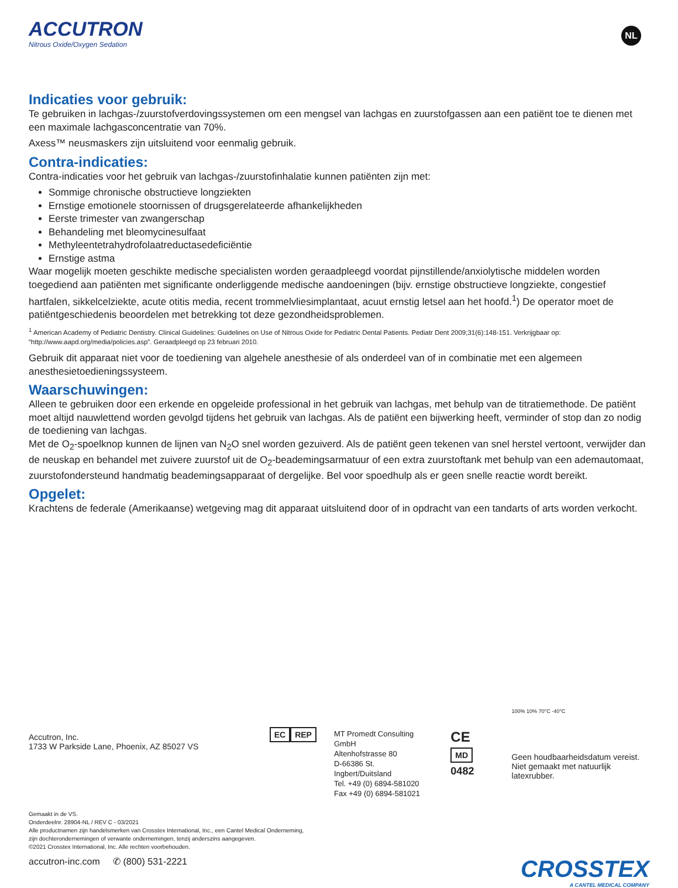ACCUTRON
Nitrous Oxide/Oxygen Sedation
NL
Indicaties voor gebruik:
Te gebruiken in lachgas-/zuurstofverdovingssystemen om een mengsel van lachgas en zuurstofgassen aan een patiënt toe te dienen met een maximale lachgasconcentratie van 70%.
Axess™ neusmaskers zijn uitsluitend voor eenmalig gebruik.
Contra-indicaties:
Contra-indicaties voor het gebruik van lachgas-/zuurstofinhalatie kunnen patiënten zijn met:
Sommige chronische obstructieve longziekten
Ernstige emotionele stoornissen of drugsgerelateerde afhankelijkheden
Eerste trimester van zwangerschap
Behandeling met bleomycinesulfaat
Methyleentetrahydrofolaatreductasedeficiëntie
Ernstige astma
Waar mogelijk moeten geschikte medische specialisten worden geraadpleegd voordat pijnstillende/anxiolytische middelen worden toegediend aan patiënten met significante onderliggende medische aandoeningen (bijv. ernstige obstructieve longziekte, congestief hartfalen, sikkelcelziekte, acute otitis media, recent trommelvliesimplantaat, acuut ernstig letsel aan het hoofd.<sup>1</sup>) De operator moet de patiëntgeschiedenis beoordelen met betrekking tot deze gezondheidsproblemen.
<sup>1</sup> American Academy of Pediatric Dentistry. Clinical Guidelines: Guidelines on Use of Nitrous Oxide for Pediatric Dental Patients. Pediatr Dent 2009;31(6):148-151. Verkrijgbaar op: “http://www.aapd.org/media/policies.asp”. Geraadpleegd op 23 februari 2010.
Gebruik dit apparaat niet voor de toediening van algehele anesthesie of als onderdeel van of in combinatie met een algemeen anesthesietoedieningssysteem.
Waarschuwingen:
Alleen te gebruiken door een erkende en opgeleide professional in het gebruik van lachgas, met behulp van de titratiemethode. De patiënt moet altijd nauwlettend worden gevolgd tijdens het gebruik van lachgas. Als de patiënt een bijwerking heeft, verminder of stop dan zo nodig de toediening van lachgas.
Met de O<sub>2</sub>-spoelknop kunnen de lijnen van N<sub>2</sub>O snel worden gezuiverd. Als de patiënt geen tekenen van snel herstel vertoont, verwijder dan de neuskap en behandel met zuivere zuurstof uit de O<sub>2</sub>-beademingsarmatuur of een extra zuurstoftank met behulp van een ademautomaat, zuurstofondersteund handmatig beademingsapparaat of dergelijke. Bel voor spoedhulp als er geen snelle reactie wordt bereikt.
Opgelet:
Krachtens de federale (Amerikaanse) wetgeving mag dit apparaat uitsluitend door of in opdracht van een tandarts of arts worden verkocht.
Accutron, Inc.
1733 W Parkside Lane, Phoenix, AZ 85027 VS
EC REP
MT Promedt Consulting GmbH
Altenhofstrasse 80
D-66386 St. Ingbert/Duitsland
Tel. +49 (0) 6894-581020
Fax +49 (0) 6894-581021
CE MD
0482
100% 10% 70°C -40°C
Geen houdbaarheidsdatum vereist.
Niet gemaakt met natuurlijk latexrubber.
Gemaakt in de VS.
Onderdeelnr. 28904-NL / REV C - 03/2021
Alle productnamen zijn handelsmerken van Crosstex International, Inc., een Cantel Medical Onderneming,
zijn dochterondernemingen of verwante ondernemingen, tenzij anderszins aangegeven.
©2021 Crosstex International, Inc. Alle rechten voorbehouden.
accutron-inc.com ✆ (800) 531-2221
CROSSTEX
A CANTEL MEDICAL COMPANY